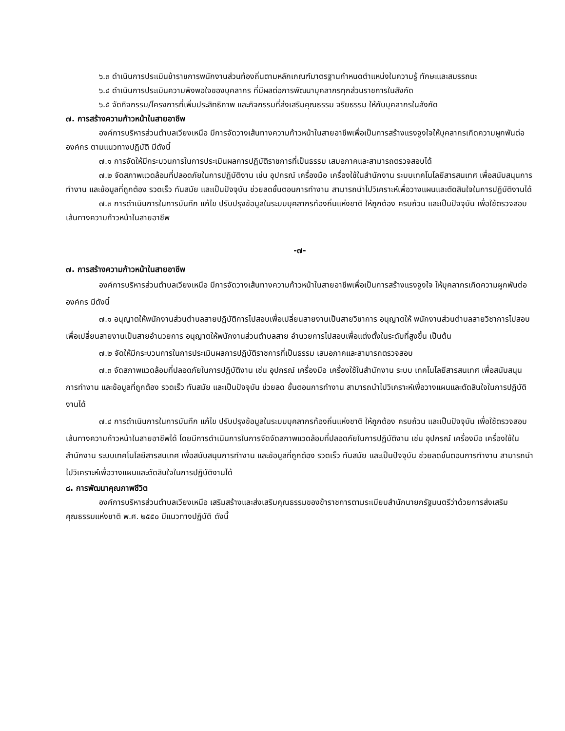๖.๓ ดำเนินการประเมินข้าราชการพนักงานส่วนท้องถิ่นตามหลักเกณฑ์มาตรฐานกำหนดตำแหน่งในความรู้ ทักษะและสมรรถนะ
๖.๔ ดำเนินการประเมินความพึงพอใจของบุคลากร ที่มีผลต่อการพัฒนาบุคลากรทุกส่วนราชการในสังกัด
๖.๕ จัดกิจกรรม/โครงการที่เพิ่มประสิทธิภาพ และกิจกรรมที่ส่งเสริมคุณธรรม จริยธรรม ให้กับบุคลากรในสังกัด
๗. การสร้างความก้าวหน้าในสายอาชีพ
องค์การบริหารส่วนตำบลเวียงเหนือ มีการจัดวางเส้นทางความก้าวหน้าในสายอาชีพเพื่อเป็นการสร้างแรงจูงใจให้บุคลากรเกิดความผูกพันต่อองค์กร ตามแนวทางปฏิบัติ มีดังนี้
๗.๑ การจัดให้มีกระบวนการในการประเมินผลการปฏิบัติราชการที่เป็นธรรม เสมอภาคและสามารถตรวจสอบได้
๗.๒ จัดสภาพแวดล้อมที่ปลอดภัยในการปฏิบัติงาน เช่น อุปกรณ์ เครื่องมือ เครื่องใช้ในสำนักงาน ระบบเทคโนโลยีสารสนเทศ เพื่อสนับสนุนการทำงาน และข้อมูลที่ถูกต้อง รวดเร็ว ทันสมัย และเป็นปัจจุบัน ช่วยลดขั้นตอนการทำงาน สามารถนำไปวิเคราะห์เพื่อวางแผนและตัดสินใจในการปฏิบัติงานได้
๗.๓ การดำเนินการในการบันทึก แก้ไข ปรับปรุงข้อมูลในระบบบุคลากรท้องถิ่นแห่งชาติ ให้ถูกต้อง ครบถ้วน และเป็นปัจจุบัน เพื่อใช้ตรวจสอบเส้นทางความก้าวหน้าในสายอาชีพ
-๗-
๗. การสร้างความก้าวหน้าในสายอาชีพ
องค์การบริหารส่วนตำบลเวียงเหนือ มีการจัดวางเส้นทางความก้าวหน้าในสายอาชีพเพื่อเป็นการสร้างแรงจูงใจ ให้บุคลากรเกิดความผูกพันต่อองค์กร มีดังนี้
๗.๑ อนุญาตให้พนักงานส่วนตำบลสายปฏิบัติการไปสอบเพื่อเปลี่ยนสายงานเป็นสายวิชาการ อนุญาตให้ พนักงานส่วนตำบลสายวิชาการไปสอบเพื่อเปลี่ยนสายงานเป็นสายอำนวยการ อนุญาตให้พนักงานส่วนตำบลสาย อำนวยการไปสอบเพื่อแต่งตั้งในระดับที่สูงขึ้น เป็นต้น
๗.๒ จัดให้มีกระบวนการในการประเมินผลการปฏิบัติราชการที่เป็นธรรม เสมอภาคและสามารถตรวจสอบ
๗.๓ จัดสภาพแวดล้อมที่ปลอดภัยในการปฏิบัติงาน เช่น อุปกรณ์ เครื่องมือ เครื่องใช้ในสำนักงาน ระบบ เทคโนโลยีสารสนเทศ เพื่อสนับสนุนการทำงาน และข้อมูลที่ถูกต้อง รวดเร็ว ทันสมัย และเป็นปัจจุบัน ช่วยลด ขั้นตอนการทำงาน สามารถนำไปวิเคราะห์เพื่อวางแผนและตัดสินใจในการปฏิบัติงานได้
๗.๔ การดำเนินการในการบันทึก แก้ไข ปรับปรุงข้อมูลในระบบบุคลากรท้องถิ่นแห่งชาติ ให้ถูกต้อง ครบถ้วน และเป็นปัจจุบัน เพื่อใช้ตรวจสอบเส้นทางความก้าวหน้าในสายอาชีพได้ โดยมีการดำเนินการในการจัดจัดสภาพแวดล้อมที่ปลอดภัยในการปฏิบัติงาน เช่น อุปกรณ์ เครื่องมือ เครื่องใช้ในสำนักงาน ระบบเทคโนโลยีสารสนเทศ เพื่อสนับสนุนการทำงาน และข้อมูลที่ถูกต้อง รวดเร็ว ทันสมัย และเป็นปัจจุบัน ช่วยลดขั้นตอนการทำงาน สามารถนำไปวิเคราะห์เพื่อวางแผนและตัดสินใจในการปฏิบัติงานได้
๘. การพัฒนาคุณภาพชีวิต
องค์การบริหารส่วนตำบลเวียงเหนือ เสริมสร้างและส่งเสริมคุณธรรมของข้าราชการตามระเบียบสำนักนายกรัฐมนตรีว่าด้วยการส่งเสริมคุณธรรมแห่งชาติ พ.ศ. ๒๕๕๐ มีแนวทางปฏิบัติ ดังนี้